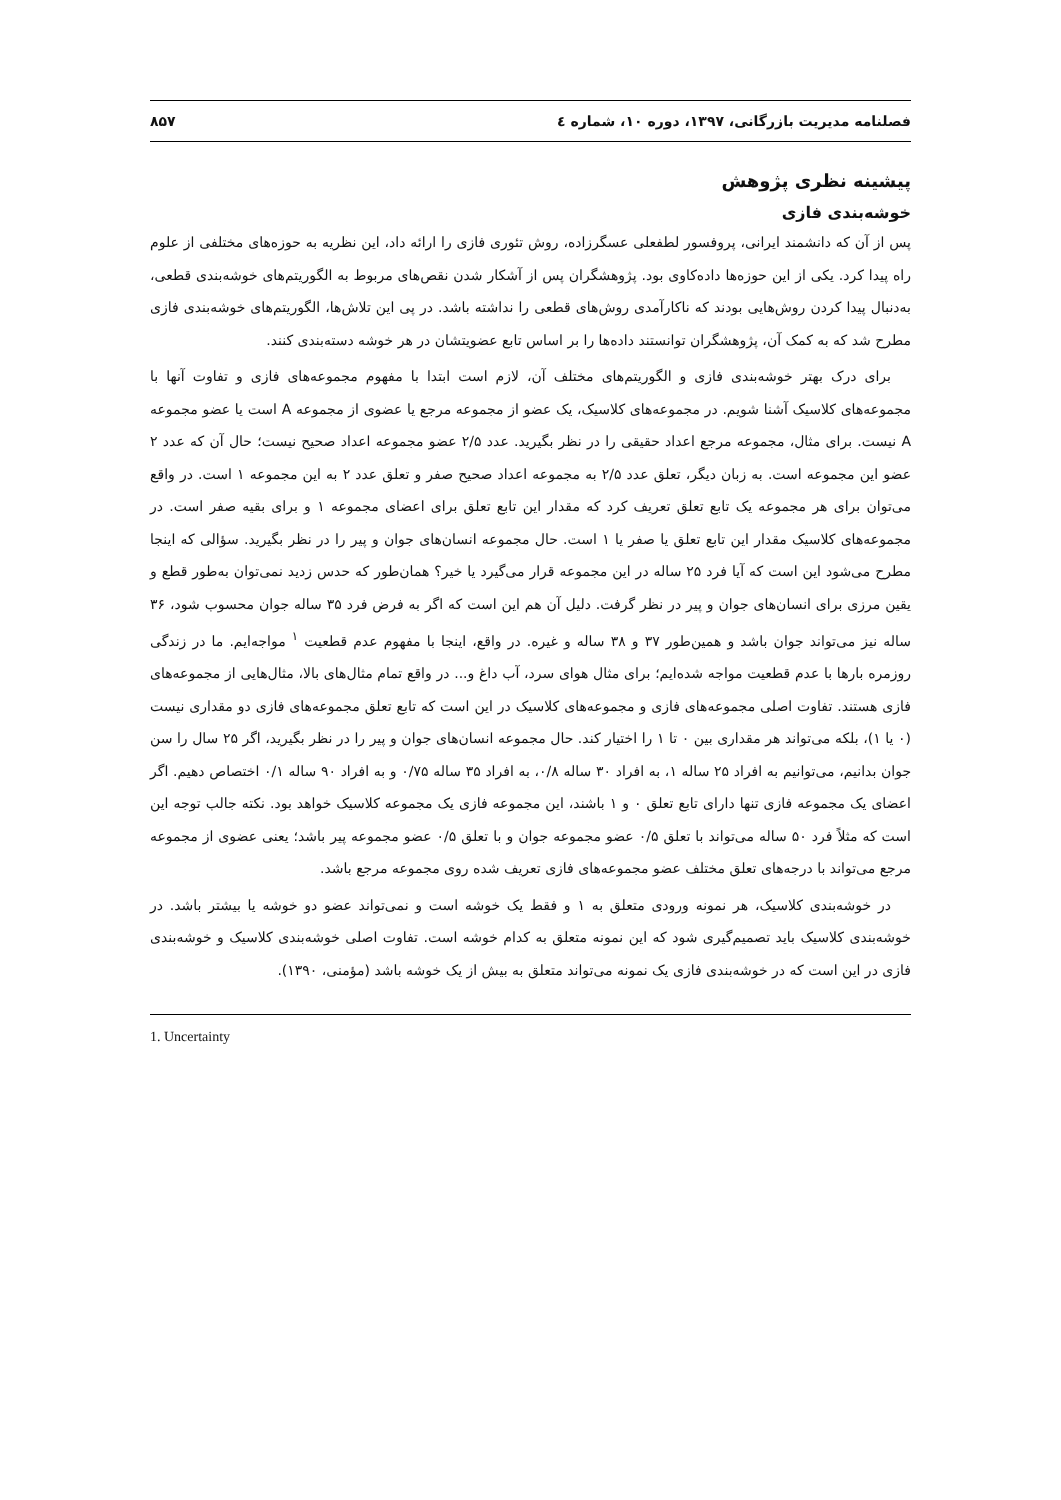فصلنامه مدیریت بازرگانی، ۱۳۹۷، دوره ۱۰، شماره ٤ ۸۵۷
پیشینه نظری پژوهش
خوشه‌بندی فازی
پس از آن که دانشمند ایرانی، پروفسور لطفعلی عسگرزاده، روش تئوری فازی را ارائه داد، این نظریه به حوزه‌های مختلفی از علوم راه پیدا کرد. یکی از این حوزه‌ها داده‌کاوی بود. پژوهشگران پس از آشکار شدن نقص‌های مربوط به الگوریتم‌های خوشه‌بندی قطعی، به‌دنبال پیدا کردن روش‌هایی بودند که ناکارآمدی روش‌های قطعی را نداشته باشد. در پی این تلاش‌ها، الگوریتم‌های خوشه‌بندی فازی مطرح شد که به کمک آن، پژوهشگران توانستند داده‌ها را بر اساس تابع عضویتشان در هر خوشه دسته‌بندی کنند.
برای درک بهتر خوشه‌بندی فازی و الگوریتم‌های مختلف آن، لازم است ابتدا با مفهوم مجموعه‌های فازی و تفاوت آنها با مجموعه‌های کلاسیک آشنا شویم. در مجموعه‌های کلاسیک، یک عضو از مجموعه مرجع یا عضوی از مجموعه A است یا عضو مجموعه A نیست. برای مثال، مجموعه مرجع اعداد حقیقی را در نظر بگیرید. عدد ۲/۵ عضو مجموعه اعداد صحیح نیست؛ حال آن که عدد ۲ عضو این مجموعه است. به زبان دیگر، تعلق عدد ۲/۵ به مجموعه اعداد صحیح صفر و تعلق عدد ۲ به این مجموعه ۱ است. در واقع می‌توان برای هر مجموعه یک تابع تعلق تعریف کرد که مقدار این تابع تعلق برای اعضای مجموعه ۱ و برای بقیه صفر است. در مجموعه‌های کلاسیک مقدار این تابع تعلق یا صفر یا ۱ است. حال مجموعه انسان‌های جوان و پیر را در نظر بگیرید. سؤالی که اینجا مطرح می‌شود این است که آیا فرد ۲۵ ساله در این مجموعه قرار می‌گیرد یا خیر؟ همان‌طور که حدس زدید نمی‌توان به‌طور قطع و یقین مرزی برای انسان‌های جوان و پیر در نظر گرفت. دلیل آن هم این است که اگر به فرض فرد ۳۵ ساله جوان محسوب شود، ۳۶ ساله نیز می‌تواند جوان باشد و همین‌طور ۳۷ و ۳۸ ساله و غیره. در واقع، اینجا با مفهوم عدم قطعیت <sup>۱</sup> مواجه‌ایم. ما در زندگی روزمره بارها با عدم قطعیت مواجه شده‌ایم؛ برای مثال هوای سرد، آب داغ و... در واقع تمام مثال‌های بالا، مثال‌هایی از مجموعه‌های فازی هستند. تفاوت اصلی مجموعه‌های فازی و مجموعه‌های کلاسیک در این است که تابع تعلق مجموعه‌های فازی دو مقداری نیست (۰ یا ۱)، بلکه می‌تواند هر مقداری بین ۰ تا ۱ را اختیار کند. حال مجموعه انسان‌های جوان و پیر را در نظر بگیرید، اگر ۲۵ سال را سن جوان بدانیم، می‌توانیم به افراد ۲۵ ساله ۱، به افراد ۳۰ ساله ۰/۸، به افراد ۳۵ ساله ۰/۷۵ و به افراد ۹۰ ساله ۰/۱ اختصاص دهیم. اگر اعضای یک مجموعه فازی تنها دارای تابع تعلق ۰ و ۱ باشند، این مجموعه فازی یک مجموعه کلاسیک خواهد بود. نکته جالب توجه این است که مثلاً فرد ۵۰ ساله می‌تواند با تعلق ۰/۵ عضو مجموعه جوان و با تعلق ۰/۵ عضو مجموعه پیر باشد؛ یعنی عضوی از مجموعه مرجع می‌تواند با درجه‌های تعلق مختلف عضو مجموعه‌های فازی تعریف شده روی مجموعه مرجع باشد.
در خوشه‌بندی کلاسیک، هر نمونه ورودی متعلق به ۱ و فقط یک خوشه است و نمی‌تواند عضو دو خوشه یا بیشتر باشد. در خوشه‌بندی کلاسیک باید تصمیم‌گیری شود که این نمونه متعلق به کدام خوشه است. تفاوت اصلی خوشه‌بندی کلاسیک و خوشه‌بندی فازی در این است که در خوشه‌بندی فازی یک نمونه می‌تواند متعلق به بیش از یک خوشه باشد (مؤمنی، ۱۳۹۰).
1. Uncertainty